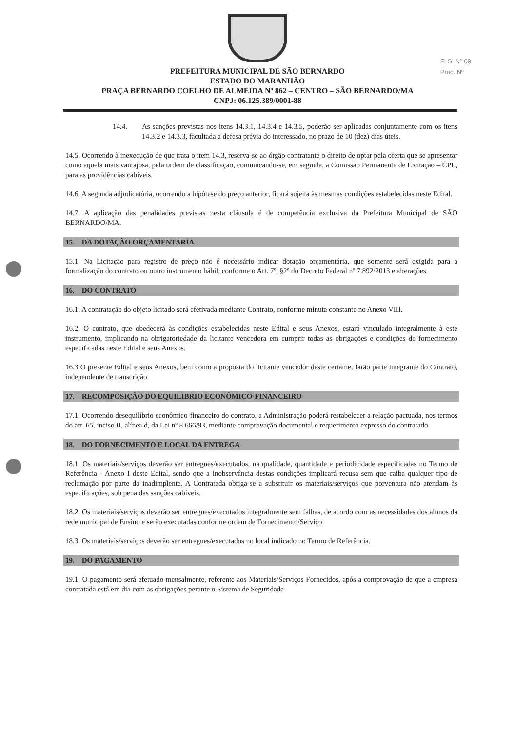FLS. Nº 09
Proc. Nº
PREFEITURA MUNICIPAL DE SÃO BERNARDO
ESTADO DO MARANHÃO
PRAÇA BERNARDO COELHO DE ALMEIDA Nº 862 – CENTRO – SÃO BERNARDO/MA
CNPJ: 06.125.389/0001-88
14.4. As sanções previstas nos itens 14.3.1, 14.3.4 e 14.3.5, poderão ser aplicadas conjuntamente com os itens 14.3.2 e 14.3.3, facultada a defesa prévia do interessado, no prazo de 10 (dez) dias úteis.
14.5. Ocorrendo à inexecução de que trata o item 14.3, reserva-se ao órgão contratante o direito de optar pela oferta que se apresentar como aquela mais vantajosa, pela ordem de classificação, comunicando-se, em seguida, a Comissão Permanente de Licitação – CPL, para as providências cabíveis.
14.6. A segunda adjudicatória, ocorrendo a hipótese do preço anterior, ficará sujeita às mesmas condições estabelecidas neste Edital.
14.7. A aplicação das penalidades previstas nesta cláusula é de competência exclusiva da Prefeitura Municipal de SÃO BERNARDO/MA.
15. DA DOTAÇÃO ORÇAMENTARIA
15.1. Na Licitação para registro de preço não é necessário indicar dotação orçamentária, que somente será exigida para a formalização do contrato ou outro instrumento hábil, conforme o Art. 7º, §2º do Decreto Federal nº 7.892/2013 e alterações.
16. DO CONTRATO
16.1. A contratação do objeto licitado será efetivada mediante Contrato, conforme minuta constante no Anexo VIII.
16.2. O contrato, que obedecerá às condições estabelecidas neste Edital e seus Anexos, estará vinculado integralmente à este instrumento, implicando na obrigatoriedade da licitante vencedora em cumprir todas as obrigações e condições de fornecimento especificadas neste Edital e seus Anexos.
16.3 O presente Edital e seus Anexos, bem como a proposta do licitante vencedor deste certame, farão parte integrante do Contrato, independente de transcrição.
17. RECOMPOSIÇÃO DO EQUILIBRIO ECONÔMICO-FINANCEIRO
17.1. Ocorrendo desequilíbrio econômico-financeiro do contrato, a Administração poderá restabelecer a relação pactuada, nos termos do art. 65, inciso II, alínea d, da Lei nº 8.666/93, mediante comprovação documental e requerimento expresso do contratado.
18. DO FORNECIMENTO E LOCAL DA ENTREGA
18.1. Os materiais/serviços deverão ser entregues/executados, na qualidade, quantidade e periodicidade especificadas no Termo de Referência - Anexo I deste Edital, sendo que a inobservância destas condições implicará recusa sem que caiba qualquer tipo de reclamação por parte da inadimplente. A Contratada obriga-se a substituir os materiais/serviços que porventura não atendam às especificações, sob pena das sanções cabíveis.
18.2. Os materiais/serviços deverão ser entregues/executados integralmente sem falhas, de acordo com as necessidades dos alunos da rede municipal de Ensino e serão executadas conforme ordem de Fornecimento/Serviço.
18.3. Os materiais/serviços deverão ser entregues/executados no local indicado no Termo de Referência.
19. DO PAGAMENTO
19.1. O pagamento será efetuado mensalmente, referente aos Materiais/Serviços Fornecidos, após a comprovação de que a empresa contratada está em dia com as obrigações perante o Sistema de Seguridade